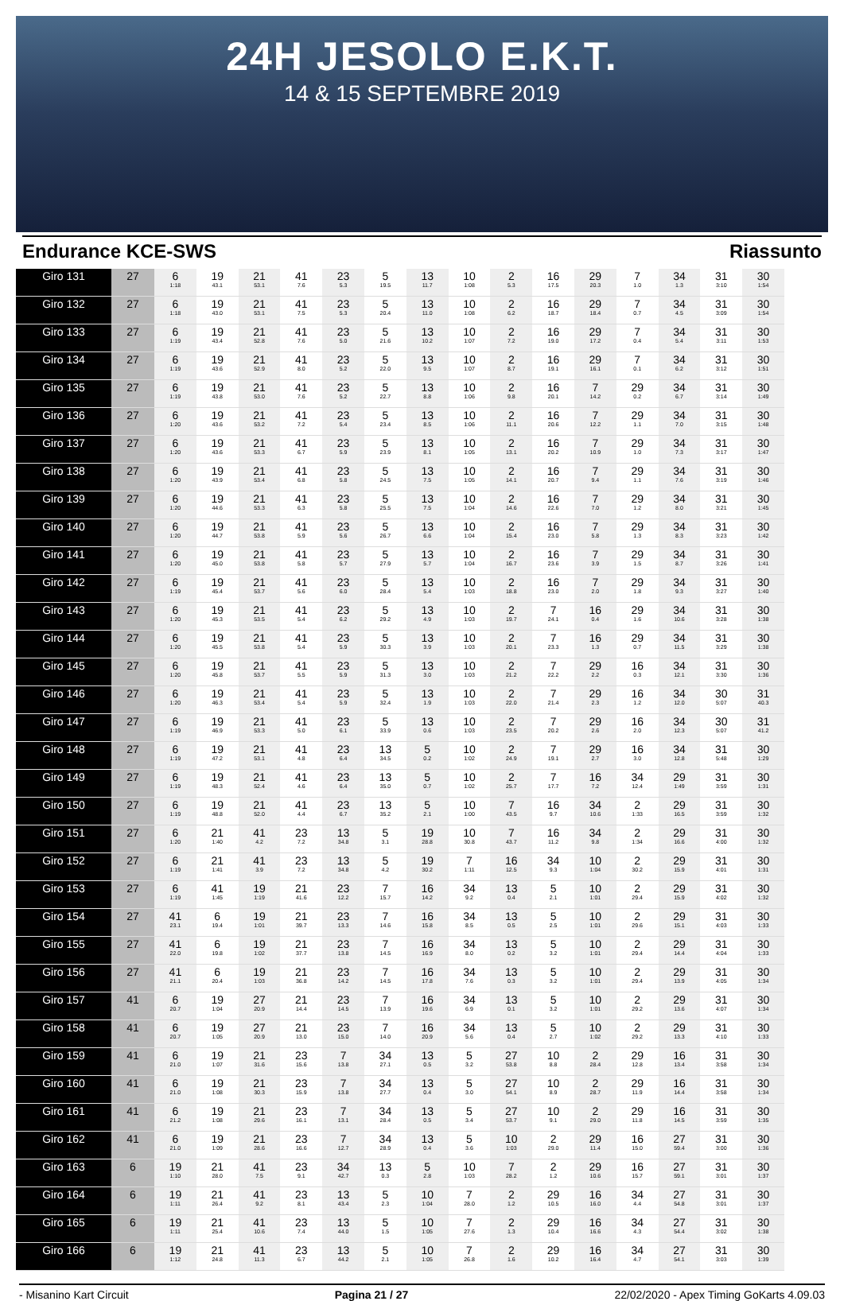24H JESOLO E.K.T.
14 & 15 SEPTEMBRE 2019
Endurance KCE-SWS Riassunto
| Giro 131 | 27 | 6 1:18 | 19 43.1 | 21 53.1 | 41 7.6 | 23 5.3 | 5 19.5 | 13 11.7 | 10 1:08 | 2 5.3 | 16 17.5 | 29 20.3 | 7 1.0 | 34 1.3 | 31 3:10 | 30 1:54 |
| Giro 132 | 27 | 6 1:18 | 19 43.0 | 21 53.1 | 41 7.5 | 23 5.3 | 5 20.4 | 13 11.0 | 10 1:08 | 2 6.2 | 16 18.7 | 29 18.4 | 7 0.7 | 34 4.5 | 31 3:09 | 30 1:54 |
| Giro 133 | 27 | 6 1:19 | 19 43.4 | 21 52.8 | 41 7.6 | 23 5.0 | 5 21.6 | 13 10.2 | 10 1:07 | 2 7.2 | 16 19.0 | 29 17.2 | 7 0.4 | 34 5.4 | 31 3:11 | 30 1:53 |
| Giro 134 | 27 | 6 1:19 | 19 43.6 | 21 52.9 | 41 8.0 | 23 5.2 | 5 22.0 | 13 9.5 | 10 1:07 | 2 8.7 | 16 19.1 | 29 16.1 | 7 0.1 | 34 6.2 | 31 3:12 | 30 1:51 |
| Giro 135 | 27 | 6 1:19 | 19 43.8 | 21 53.0 | 41 7.6 | 23 5.2 | 5 22.7 | 13 8.8 | 10 1:06 | 2 9.8 | 16 20.1 | 7 14.2 | 29 0.2 | 34 6.7 | 31 3:14 | 30 1:49 |
| Giro 136 | 27 | 6 1:20 | 19 43.6 | 21 53.2 | 41 7.2 | 23 5.4 | 5 23.4 | 13 8.5 | 10 1:06 | 2 11.1 | 16 20.6 | 7 12.2 | 29 1.1 | 34 7.0 | 31 3:15 | 30 1:48 |
| Giro 137 | 27 | 6 1:20 | 19 43.6 | 21 53.3 | 41 6.7 | 23 5.9 | 5 23.9 | 13 8.1 | 10 1:05 | 2 13.1 | 16 20.2 | 7 10.9 | 29 1.0 | 34 7.3 | 31 3:17 | 30 1:47 |
| Giro 138 | 27 | 6 1:20 | 19 43.9 | 21 53.4 | 41 6.8 | 23 5.8 | 5 24.5 | 13 7.5 | 10 1:05 | 2 14.1 | 16 20.7 | 7 9.4 | 29 1.1 | 34 7.6 | 31 3:19 | 30 1:46 |
| Giro 139 | 27 | 6 1:20 | 19 44.6 | 21 53.3 | 41 6.3 | 23 5.8 | 5 25.5 | 13 7.5 | 10 1:04 | 2 14.6 | 16 22.6 | 7 7.0 | 29 1.2 | 34 8.0 | 31 3:21 | 30 1:45 |
| Giro 140 | 27 | 6 1:20 | 19 44.7 | 21 53.8 | 41 5.9 | 23 5.6 | 5 26.7 | 13 6.6 | 10 1:04 | 2 15.4 | 16 23.0 | 7 5.8 | 29 1.3 | 34 8.3 | 31 3:23 | 30 1:42 |
| Giro 141 | 27 | 6 1:20 | 19 45.0 | 21 53.8 | 41 5.8 | 23 5.7 | 5 27.9 | 13 5.7 | 10 1:04 | 2 16.7 | 16 23.6 | 7 3.9 | 29 1.5 | 34 8.7 | 31 3:26 | 30 1:41 |
| Giro 142 | 27 | 6 1:19 | 19 45.4 | 21 53.7 | 41 5.6 | 23 6.0 | 5 28.4 | 13 5.4 | 10 1:03 | 2 18.8 | 16 23.0 | 7 2.0 | 29 1.8 | 34 9.3 | 31 3:27 | 30 1:40 |
| Giro 143 | 27 | 6 1:20 | 19 45.3 | 21 53.5 | 41 5.4 | 23 6.2 | 5 29.2 | 13 4.9 | 10 1:03 | 2 19.7 | 7 24.1 | 16 0.4 | 29 1.6 | 34 10.6 | 31 3:28 | 30 1:38 |
| Giro 144 | 27 | 6 1:20 | 19 45.5 | 21 53.8 | 41 5.4 | 23 5.9 | 5 30.3 | 13 3.9 | 10 1:03 | 2 20.1 | 7 23.3 | 16 1.3 | 29 0.7 | 34 11.5 | 31 3:29 | 30 1:38 |
| Giro 145 | 27 | 6 1:20 | 19 45.8 | 21 53.7 | 41 5.5 | 23 5.9 | 5 31.3 | 13 3.0 | 10 1:03 | 2 21.2 | 7 22.2 | 29 2.2 | 16 0.3 | 34 12.1 | 31 3:30 | 30 1:36 |
| Giro 146 | 27 | 6 1:20 | 19 46.3 | 21 53.4 | 41 5.4 | 23 5.9 | 5 32.4 | 13 1.9 | 10 1:03 | 2 22.0 | 7 21.4 | 29 2.3 | 16 1.2 | 34 12.0 | 30 5:07 | 31 40.3 |
| Giro 147 | 27 | 6 1:19 | 19 46.9 | 21 53.3 | 41 5.0 | 23 6.1 | 5 33.9 | 13 0.6 | 10 1:03 | 2 23.5 | 7 20.2 | 29 2.6 | 16 2.0 | 34 12.3 | 30 5:07 | 31 41.2 |
| Giro 148 | 27 | 6 1:19 | 19 47.2 | 21 53.1 | 41 4.8 | 23 6.4 | 13 34.5 | 5 0.2 | 10 1:02 | 2 24.9 | 7 19.1 | 29 2.7 | 16 3.0 | 34 12.8 | 31 5:48 | 30 1:29 |
| Giro 149 | 27 | 6 1:19 | 19 48.3 | 21 52.4 | 41 4.6 | 23 6.4 | 13 35.0 | 5 0.7 | 10 1:02 | 2 25.7 | 7 17.7 | 16 7.2 | 34 12.4 | 29 1:49 | 31 3:59 | 30 1:31 |
| Giro 150 | 27 | 6 1:19 | 19 48.8 | 21 52.0 | 41 4.4 | 23 6.7 | 13 35.2 | 5 2.1 | 10 1:00 | 7 43.5 | 16 9.7 | 34 10.6 | 2 1:33 | 29 16.5 | 31 3:59 | 30 1:32 |
| Giro 151 | 27 | 6 1:20 | 21 1:40 | 41 4.2 | 23 7.2 | 13 34.8 | 5 3.1 | 19 28.8 | 10 30.8 | 7 43.7 | 16 11.2 | 34 9.8 | 2 1:34 | 29 16.6 | 31 4:00 | 30 1:32 |
| Giro 152 | 27 | 6 1:19 | 21 1:41 | 41 3.9 | 23 7.2 | 13 34.8 | 5 4.2 | 19 30.2 | 7 1:11 | 16 12.5 | 34 9.3 | 10 1:04 | 2 30.2 | 29 15.9 | 31 4:01 | 30 1:31 |
| Giro 153 | 27 | 6 1:19 | 41 1:45 | 19 1:19 | 21 41.6 | 23 12.2 | 7 15.7 | 16 14.2 | 34 9.2 | 13 0.4 | 5 2.1 | 10 1:01 | 2 29.4 | 29 15.9 | 31 4:02 | 30 1:32 |
| Giro 154 | 27 | 41 23.1 | 6 19.4 | 19 1:01 | 21 39.7 | 23 13.3 | 7 14.6 | 16 15.8 | 34 8.5 | 13 0.5 | 5 2.5 | 10 1:01 | 2 29.6 | 29 15.1 | 31 4:03 | 30 1:33 |
| Giro 155 | 27 | 41 22.0 | 6 19.8 | 19 1:02 | 21 37.7 | 23 13.8 | 7 14.5 | 16 16.9 | 34 8.0 | 13 0.2 | 5 3.2 | 10 1:01 | 2 29.4 | 29 14.4 | 31 4:04 | 30 1:33 |
| Giro 156 | 27 | 41 21.1 | 6 20.4 | 19 1:03 | 21 36.8 | 23 14.2 | 7 14.5 | 16 17.8 | 34 7.6 | 13 0.3 | 5 3.2 | 10 1:01 | 2 29.4 | 29 13.9 | 31 4:05 | 30 1:34 |
| Giro 157 | 41 | 6 20.7 | 19 1:04 | 27 20.9 | 21 14.4 | 23 14.5 | 7 13.9 | 16 19.6 | 34 6.9 | 13 0.1 | 5 3.2 | 10 1:01 | 2 29.2 | 29 13.6 | 31 4:07 | 30 1:34 |
| Giro 158 | 41 | 6 20.7 | 19 1:05 | 27 20.9 | 21 13.0 | 23 15.0 | 7 14.0 | 16 20.9 | 34 5.6 | 13 0.4 | 5 2.7 | 10 1:02 | 2 29.2 | 29 13.3 | 31 4:10 | 30 1:33 |
| Giro 159 | 41 | 6 21.0 | 19 1:07 | 21 31.6 | 23 15.6 | 7 13.8 | 34 27.1 | 13 0.5 | 5 3.2 | 27 53.8 | 10 8.8 | 2 28.4 | 29 12.8 | 16 13.4 | 31 3:58 | 30 1:34 |
| Giro 160 | 41 | 6 21.0 | 19 1:08 | 21 30.3 | 23 15.9 | 7 13.8 | 34 27.7 | 13 0.4 | 5 3.0 | 27 54.1 | 10 8.9 | 2 28.7 | 29 11.9 | 16 14.4 | 31 3:58 | 30 1:34 |
| Giro 161 | 41 | 6 21.2 | 19 1:08 | 21 29.6 | 23 16.1 | 7 13.1 | 34 28.4 | 13 0.5 | 5 3.4 | 27 53.7 | 10 9.1 | 2 29.0 | 29 11.8 | 16 14.5 | 31 3:59 | 30 1:35 |
| Giro 162 | 41 | 6 21.0 | 19 1:09 | 21 28.6 | 23 16.6 | 7 12.7 | 34 28.9 | 13 0.4 | 5 3.6 | 10 1:03 | 2 29.0 | 29 11.4 | 16 15.0 | 27 59.4 | 31 3:00 | 30 1:36 |
| Giro 163 | 6 | 19 1:10 | 21 28.0 | 41 7.5 | 23 9.1 | 34 42.7 | 13 0.3 | 5 2.8 | 10 1:03 | 7 28.2 | 2 1.2 | 29 10.6 | 16 15.7 | 27 59.1 | 31 3:01 | 30 1:37 |
| Giro 164 | 6 | 19 1:11 | 21 26.4 | 41 9.2 | 23 8.1 | 13 43.4 | 5 2.3 | 10 1:04 | 7 28.0 | 2 1.2 | 29 10.5 | 16 16.0 | 34 4.4 | 27 54.8 | 31 3:01 | 30 1:37 |
| Giro 165 | 6 | 19 1:11 | 21 25.4 | 41 10.6 | 23 7.4 | 13 44.0 | 5 1.5 | 10 1:05 | 7 27.6 | 2 1.3 | 29 10.4 | 16 16.6 | 34 4.3 | 27 54.4 | 31 3:02 | 30 1:38 |
| Giro 166 | 6 | 19 1:12 | 21 24.8 | 41 11.3 | 23 6.7 | 13 44.2 | 5 2.1 | 10 1:05 | 7 26.8 | 2 1.6 | 29 10.2 | 16 16.4 | 34 4.7 | 27 54.1 | 31 3:03 | 30 1:39 |
- Misanino Kart Circuit Pagina 21 / 27 22/02/2020 - Apex Timing GoKarts 4.09.03